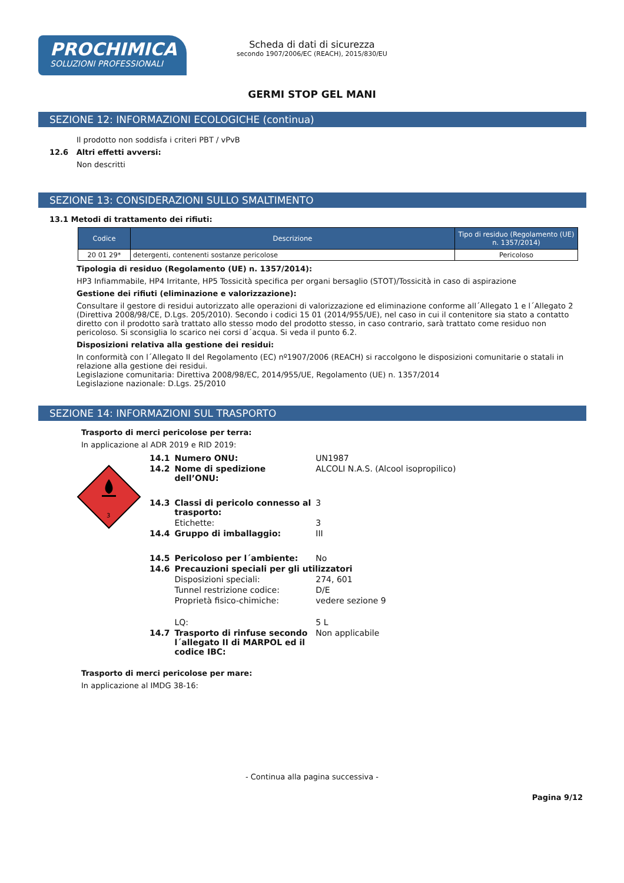PROCHIMICA
SOLUZIONI PROFESSIONALI
Scheda di dati di sicurezza
secondo 1907/2006/EC (REACH), 2015/830/EU
GERMI STOP GEL MANI
SEZIONE 12: INFORMAZIONI ECOLOGICHE (continua)
Il prodotto non soddisfa i criteri PBT / vPvB
12.6 Altri effetti avversi:
Non descritti
SEZIONE 13: CONSIDERAZIONI SULLO SMALTIMENTO
13.1 Metodi di trattamento dei rifiuti:
| Codice | Descrizione | Tipo di residuo (Regolamento (UE) n. 1357/2014) |
| --- | --- | --- |
| 20 01 29* | detergenti, contenenti sostanze pericolose | Pericoloso |
Tipologia di residuo (Regolamento (UE) n. 1357/2014):
HP3 Infiammabile, HP4 Irritante, HP5 Tossicità specifica per organi bersaglio (STOT)/Tossicità in caso di aspirazione
Gestione dei rifiuti (eliminazione e valorizzazione):
Consultare il gestore di residui autorizzato alle operazioni di valorizzazione ed eliminazione conforme all´Allegato 1 e l´Allegato 2 (Direttiva 2008/98/CE, D.Lgs. 205/2010). Secondo i codici 15 01 (2014/955/UE), nel caso in cui il contenitore sia stato a contatto diretto con il prodotto sarà trattato allo stesso modo del prodotto stesso, in caso contrario, sarà trattato come residuo non pericoloso. Si sconsiglia lo scarico nei corsi d´acqua. Si veda il punto 6.2.
Disposizioni relativa alla gestione dei residui:
In conformità con l´Allegato II del Regolamento (EC) nº1907/2006 (REACH) si raccolgono le disposizioni comunitarie o statali in relazione alla gestione dei residui.
Legislazione comunitaria: Direttiva 2008/98/EC, 2014/955/UE, Regolamento (UE) n. 1357/2014
Legislazione nazionale: D.Lgs. 25/2010
SEZIONE 14: INFORMAZIONI SUL TRASPORTO
Trasporto di merci pericolose per terra:
In applicazione al ADR 2019 e RID 2019:
3
| 14.1 | Numero ONU: | UN1987 |
| 14.2 | Nome di spedizione dell’ONU: | ALCOLI N.A.S. (Alcool isopropilico) |
| 14.3 | Classi di pericolo connesso al trasporto: | 3 |
| | Etichette: | 3 |
| 14.4 | Gruppo di imballaggio: | III |
| 14.5 | Pericoloso per l´ambiente: | No |
| 14.6 | Precauzioni speciali per gli utilizzatori | |
| | Disposizioni speciali: | 274, 601 |
| | Tunnel restrizione codice: | D/E |
| | Proprietà fisico-chimiche: | vedere sezione 9 |
| | LQ: | 5 L |
| 14.7 | Trasporto di rinfuse secondo l´allegato II di MARPOL ed il codice IBC: | Non applicabile |
Trasporto di merci pericolose per mare:
In applicazione al IMDG 38-16:
- Continua alla pagina successiva -
Pagina 9/12